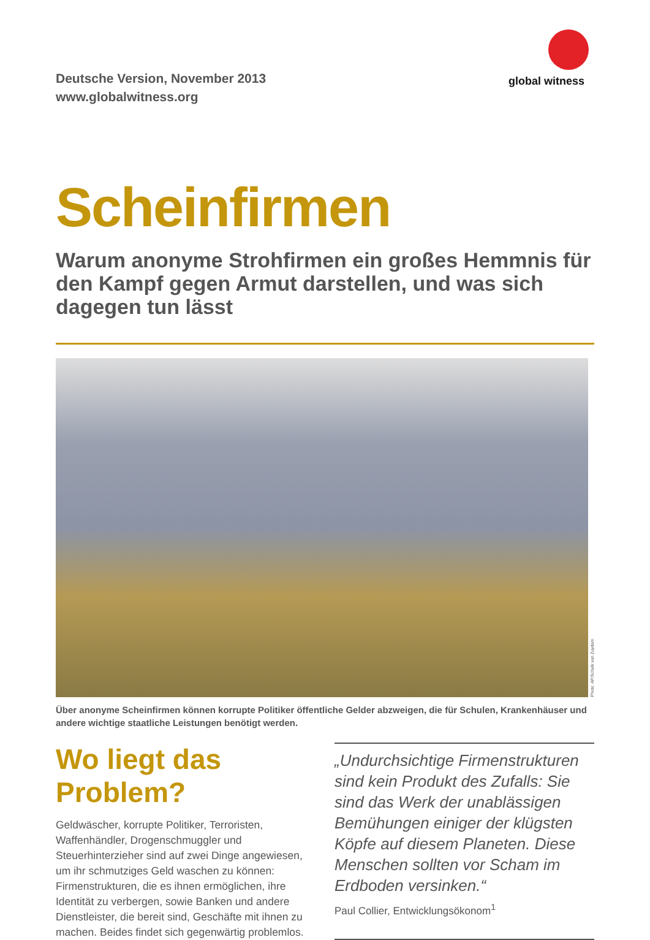Deutsche Version, November 2013
www.globalwitness.org
global witness
Scheinfirmen
Warum anonyme Strohfirmen ein großes Hemmnis für den Kampf gegen Armut darstellen, und was sich dagegen tun lässt
Photo: AP/Schalk van Zuydam
Über anonyme Scheinfirmen können korrupte Politiker öffentliche Gelder abzweigen, die für Schulen, Krankenhäuser und andere wichtige staatliche Leistungen benötigt werden.
Wo liegt das Problem?
Geldwäscher, korrupte Politiker, Terroristen, Waffenhändler, Drogenschmuggler und Steuerhinterzieher sind auf zwei Dinge angewiesen, um ihr schmutziges Geld waschen zu können: Firmenstrukturen, die es ihnen ermöglichen, ihre Identität zu verbergen, sowie Banken und andere Dienstleister, die bereit sind, Geschäfte mit ihnen zu machen. Beides findet sich gegenwärtig problemlos.
„Undurchsichtige Firmenstrukturen sind kein Produkt des Zufalls: Sie sind das Werk der unablässigen Bemühungen einiger der klügsten Köpfe auf diesem Planeten. Diese Menschen sollten vor Scham im Erdboden versinken.“
Paul Collier, Entwicklungsökonom<sup>1</sup>